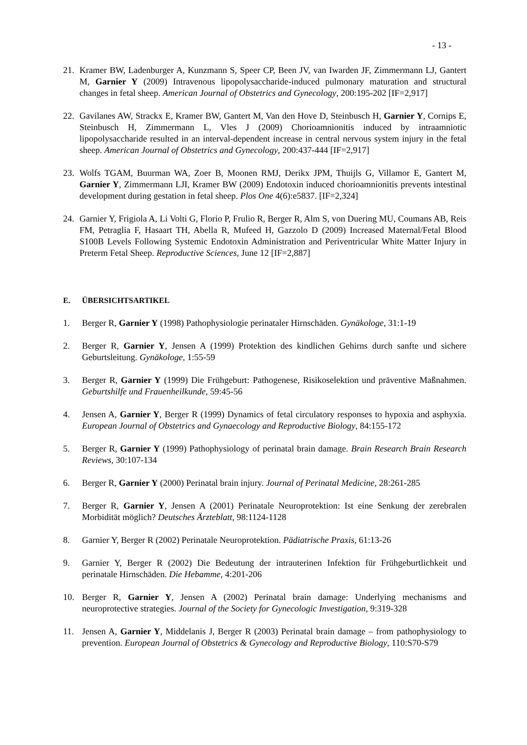- 13 -
21. Kramer BW, Ladenburger A, Kunzmann S, Speer CP, Been JV, van Iwarden JF, Zimmermann LJ, Gantert M, Garnier Y (2009) Intravenous lipopolysaccharide-induced pulmonary maturation and structural changes in fetal sheep. American Journal of Obstetrics and Gynecology, 200:195-202 [IF=2,917]
22. Gavilanes AW, Strackx E, Kramer BW, Gantert M, Van den Hove D, Steinbusch H, Garnier Y, Cornips E, Steinbusch H, Zimmermann L, Vles J (2009) Chorioamnionitis induced by intraamniotic lipopolysaccharide resulted in an interval-dependent increase in central nervous system injury in the fetal sheep. American Journal of Obstetrics and Gynecology, 200:437-444 [IF=2,917]
23. Wolfs TGAM, Buurman WA, Zoer B, Moonen RMJ, Derikx JPM, Thuijls G, Villamor E, Gantert M, Garnier Y, Zimmermann LJI, Kramer BW (2009) Endotoxin induced chorioamnionitis prevents intestinal development during gestation in fetal sheep. Plos One 4(6):e5837. [IF=2,324]
24. Garnier Y, Frigiola A, Li Volti G, Florio P, Frulio R, Berger R, Alm S, von Duering MU, Coumans AB, Reis FM, Petraglia F, Hasaart TH, Abella R, Mufeed H, Gazzolo D (2009) Increased Maternal/Fetal Blood S100B Levels Following Systemic Endotoxin Administration and Periventricular White Matter Injury in Preterm Fetal Sheep. Reproductive Sciences, June 12 [IF=2,887]
E. ÜBERSICHTSARTIKEL
1. Berger R, Garnier Y (1998) Pathophysiologie perinataler Hirnschäden. Gynäkologe, 31:1-19
2. Berger R, Garnier Y, Jensen A (1999) Protektion des kindlichen Gehirns durch sanfte und sichere Geburtsleitung. Gynäkologe, 1:55-59
3. Berger R, Garnier Y (1999) Die Frühgeburt: Pathogenese, Risikoselektion und präventive Maßnahmen. Geburtshilfe und Frauenheilkunde, 59:45-56
4. Jensen A, Garnier Y, Berger R (1999) Dynamics of fetal circulatory responses to hypoxia and asphyxia. European Journal of Obstetrics and Gynaecology and Reproductive Biology, 84:155-172
5. Berger R, Garnier Y (1999) Pathophysiology of perinatal brain damage. Brain Research Brain Research Reviews, 30:107-134
6. Berger R, Garnier Y (2000) Perinatal brain injury. Journal of Perinatal Medicine, 28:261-285
7. Berger R, Garnier Y, Jensen A (2001) Perinatale Neuroprotektion: Ist eine Senkung der zerebralen Morbidität möglich? Deutsches Ärzteblatt, 98:1124-1128
8. Garnier Y, Berger R (2002) Perinatale Neuroprotektion. Pädiatrische Praxis, 61:13-26
9. Garnier Y, Berger R (2002) Die Bedeutung der intrauterinen Infektion für Frühgeburtlichkeit und perinatale Hirnschäden. Die Hebamme, 4:201-206
10. Berger R, Garnier Y, Jensen A (2002) Perinatal brain damage: Underlying mechanisms and neuroprotective strategies. Journal of the Society for Gynecologic Investigation, 9:319-328
11. Jensen A, Garnier Y, Middelanis J, Berger R (2003) Perinatal brain damage – from pathophysiology to prevention. European Journal of Obstetrics & Gynecology and Reproductive Biology, 110:S70-S79